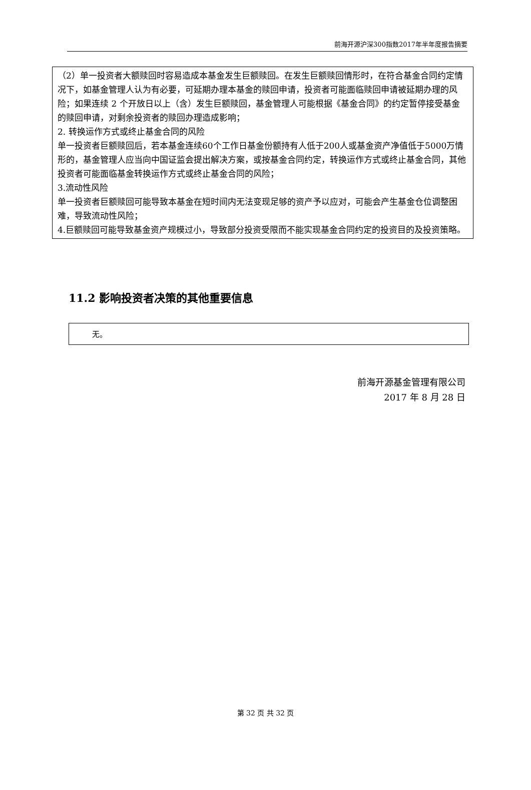前海开源沪深300指数2017年半年度报告摘要
（2）单一投资者大额赎回时容易造成本基金发生巨额赎回。在发生巨额赎回情形时，在符合基金合同约定情况下，如基金管理人认为有必要，可延期办理本基金的赎回申请，投资者可能面临赎回申请被延期办理的风险；如果连续 2 个开放日以上（含）发生巨额赎回，基金管理人可能根据《基金合同》的约定暂停接受基金的赎回申请，对剩余投资者的赎回办理造成影响；
2. 转换运作方式或终止基金合同的风险
单一投资者巨额赎回后，若本基金连续60个工作日基金份额持有人低于200人或基金资产净值低于5000万情形的，基金管理人应当向中国证监会提出解决方案，或按基金合同约定，转换运作方式或终止基金合同，其他投资者可能面临基金转换运作方式或终止基金合同的风险；
3.流动性风险
单一投资者巨额赎回可能导致本基金在短时间内无法变现足够的资产予以应对，可能会产生基金仓位调整困难，导致流动性风险；
4.巨额赎回可能导致基金资产规模过小，导致部分投资受限而不能实现基金合同约定的投资目的及投资策略。
11.2 影响投资者决策的其他重要信息
无。
前海开源基金管理有限公司
2017 年 8 月 28 日
第 32 页 共 32 页